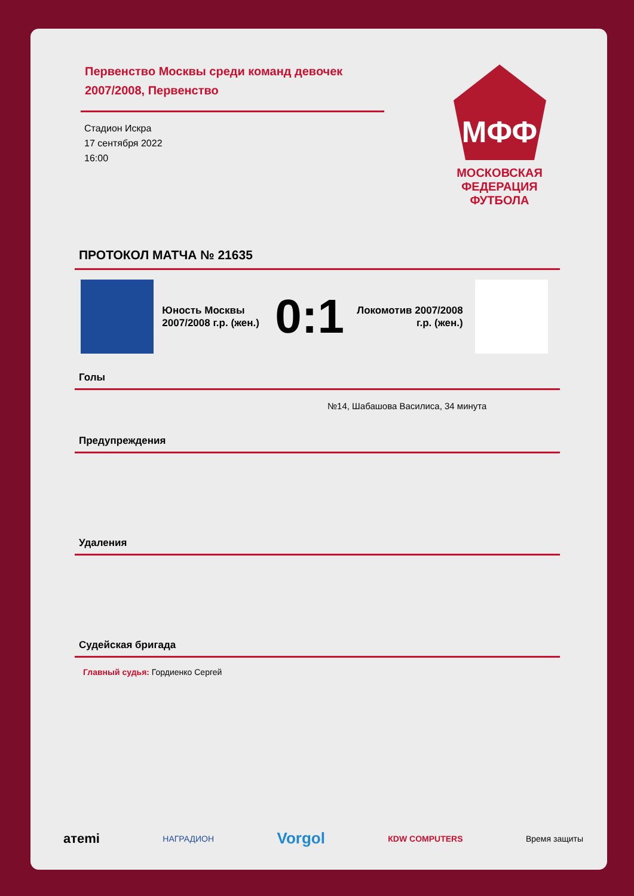Первенство Москвы среди команд девочек 2007/2008, Первенство
Стадион Искра
17 сентября 2022
16:00
МФФ
МОСКОВСКАЯ ФЕДЕРАЦИЯ ФУТБОЛА
ПРОТОКОЛ МАТЧА № 21635
Юность Москвы 2007/2008 г.р. (жен.)
0:1
Локомотив 2007/2008 г.р. (жен.)
Голы
№14, Шабашова Василиса, 34 минута
Предупреждения
Удаления
Судейская бригада
Главный судья: Гордиенко Сергей
aтemi НАГРАДИОН Vorgol КDW COMPUTERS Время защиты